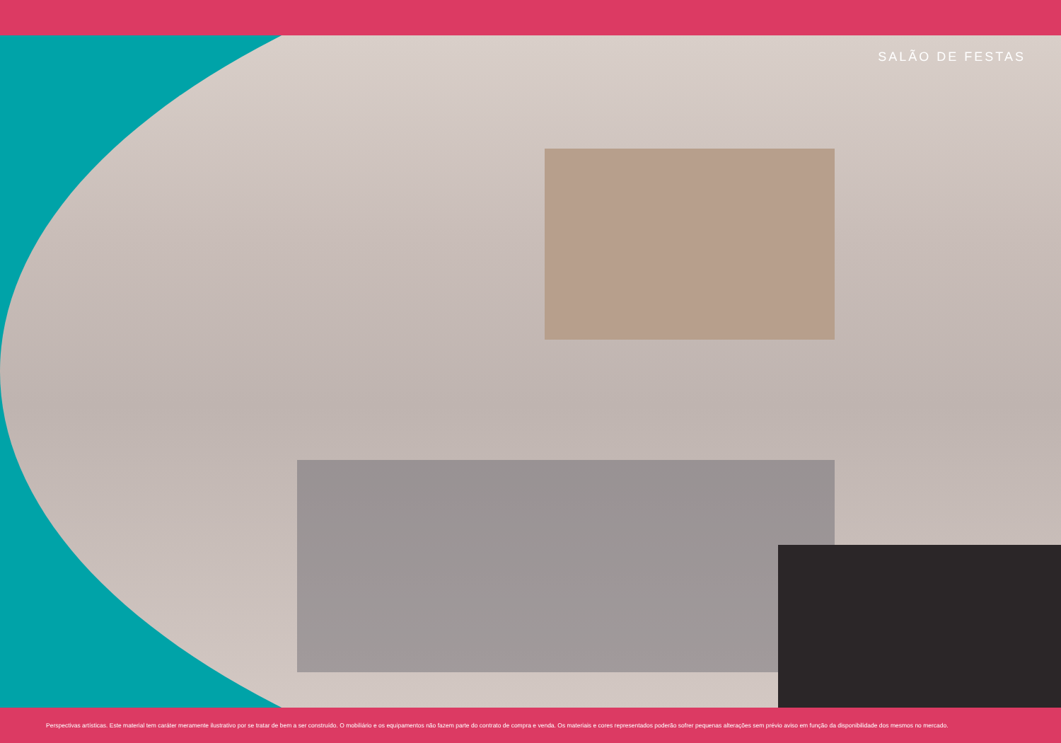SALÃO DE FESTAS
Perspectivas artísticas. Este material tem caráter meramente ilustrativo por se tratar de bem a ser construído. O mobiliário e os equipamentos não fazem parte do contrato de compra e venda. Os materiais e cores representados poderão sofrer pequenas alterações sem prévio aviso em função da disponibilidade dos mesmos no mercado.